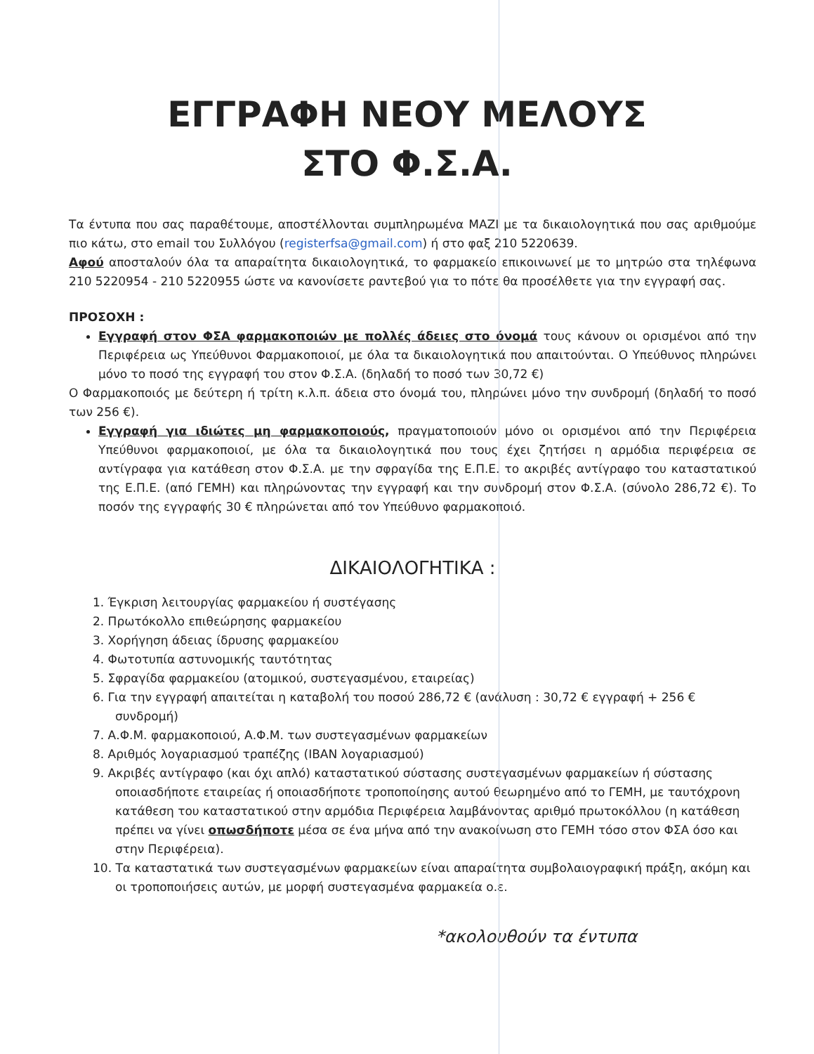ΕΓΓΡΑΦΗ ΝΕΟΥ ΜΕΛΟΥΣ
ΣΤΟ Φ.Σ.Α.
Τα έντυπα που σας παραθέτουμε, αποστέλλονται συμπληρωμένα ΜΑΖΙ με τα δικαιολογητικά που σας αριθμούμε πιο κάτω, στο email του Συλλόγου (registerfsa@gmail.com) ή στο φαξ 210 5220639.
Αφού αποσταλούν όλα τα απαραίτητα δικαιολογητικά, το φαρμακείο επικοινωνεί με το μητρώο στα τηλέφωνα 210 5220954 - 210 5220955 ώστε να κανονίσετε ραντεβού για το πότε θα προσέλθετε για την εγγραφή σας.
ΠΡΟΣΟΧΗ :
Εγγραφή στον ΦΣΑ φαρμακοποιών με πολλές άδειες στο όνομά τους κάνουν οι ορισμένοι από την Περιφέρεια ως Υπεύθυνοι Φαρμακοποιοί, με όλα τα δικαιολογητικά που απαιτούνται. Ο Υπεύθυνος πληρώνει μόνο το ποσό της εγγραφή του στον Φ.Σ.Α. (δηλαδή το ποσό των 30,72 €)
Ο Φαρμακοποιός με δεύτερη ή τρίτη κ.λ.π. άδεια στο όνομά του, πληρώνει μόνο την συνδρομή (δηλαδή το ποσό των 256 €).
Εγγραφή για ιδιώτες μη φαρμακοποιούς, πραγματοποιούν μόνο οι ορισμένοι από την Περιφέρεια Υπεύθυνοι φαρμακοποιοί, με όλα τα δικαιολογητικά που τους έχει ζητήσει η αρμόδια περιφέρεια σε αντίγραφα για κατάθεση στον Φ.Σ.Α. με την σφραγίδα της Ε.Π.Ε. το ακριβές αντίγραφο του καταστατικού της Ε.Π.Ε. (από ΓΕΜΗ) και πληρώνοντας την εγγραφή και την συνδρομή στον Φ.Σ.Α. (σύνολο 286,72 €). Το ποσόν της εγγραφής 30 € πληρώνεται από τον Υπεύθυνο φαρμακοποιό.
ΔΙΚΑΙΟΛΟΓΗΤΙΚΑ :
1. Έγκριση λειτουργίας φαρμακείου ή συστέγασης
2. Πρωτόκολλο επιθεώρησης φαρμακείου
3. Χορήγηση άδειας ίδρυσης φαρμακείου
4. Φωτοτυπία αστυνομικής ταυτότητας
5. Σφραγίδα φαρμακείου (ατομικού, συστεγασμένου, εταιρείας)
6. Για την εγγραφή απαιτείται η καταβολή του ποσού 286,72 € (ανάλυση : 30,72 € εγγραφή + 256 € συνδρομή)
7. Α.Φ.Μ. φαρμακοποιού, Α.Φ.Μ. των συστεγασμένων φαρμακείων
8. Αριθμός λογαριασμού τραπέζης (IBAN λογαριασμού)
9. Ακριβές αντίγραφο (και όχι απλό) καταστατικού σύστασης συστεγασμένων φαρμακείων ή σύστασης οποιασδήποτε εταιρείας ή οποιασδήποτε τροποποίησης αυτού θεωρημένο από το ΓΕΜΗ, με ταυτόχρονη κατάθεση του καταστατικού στην αρμόδια Περιφέρεια λαμβάνοντας αριθμό πρωτοκόλλου (η κατάθεση πρέπει να γίνει οπωσδήποτε μέσα σε ένα μήνα από την ανακοίνωση στο ΓΕΜΗ τόσο στον ΦΣΑ όσο και στην Περιφέρεια).
10. Τα καταστατικά των συστεγασμένων φαρμακείων είναι απαραίτητα συμβολαιογραφική πράξη, ακόμη και οι τροποποιήσεις αυτών, με μορφή συστεγασμένα φαρμακεία ο.ε.
*ακολουθούν τα έντυπα